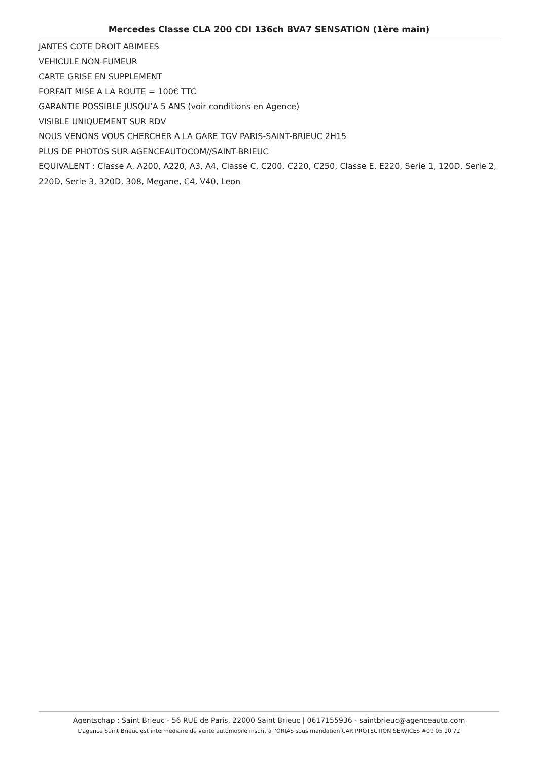Mercedes Classe CLA 200 CDI 136ch BVA7 SENSATION (1ère main)
JANTES COTE DROIT ABIMEES
VEHICULE NON-FUMEUR
CARTE GRISE EN SUPPLEMENT
FORFAIT MISE A LA ROUTE = 100€ TTC
GARANTIE POSSIBLE JUSQU’A 5 ANS (voir conditions en Agence)
VISIBLE UNIQUEMENT SUR RDV
NOUS VENONS VOUS CHERCHER A LA GARE TGV PARIS-SAINT-BRIEUC 2H15
PLUS DE PHOTOS SUR AGENCEAUTOCOM//SAINT-BRIEUC
EQUIVALENT : Classe A, A200, A220, A3, A4, Classe C, C200, C220, C250, Classe E, E220, Serie 1, 120D, Serie 2, 220D, Serie 3, 320D, 308, Megane, C4, V40, Leon
Agentschap : Saint Brieuc - 56 RUE de Paris, 22000 Saint Brieuc | 0617155936 - saintbrieuc@agenceauto.com
L'agence Saint Brieuc est intermédiaire de vente automobile inscrit à l'ORIAS sous mandation CAR PROTECTION SERVICES #09 05 10 72